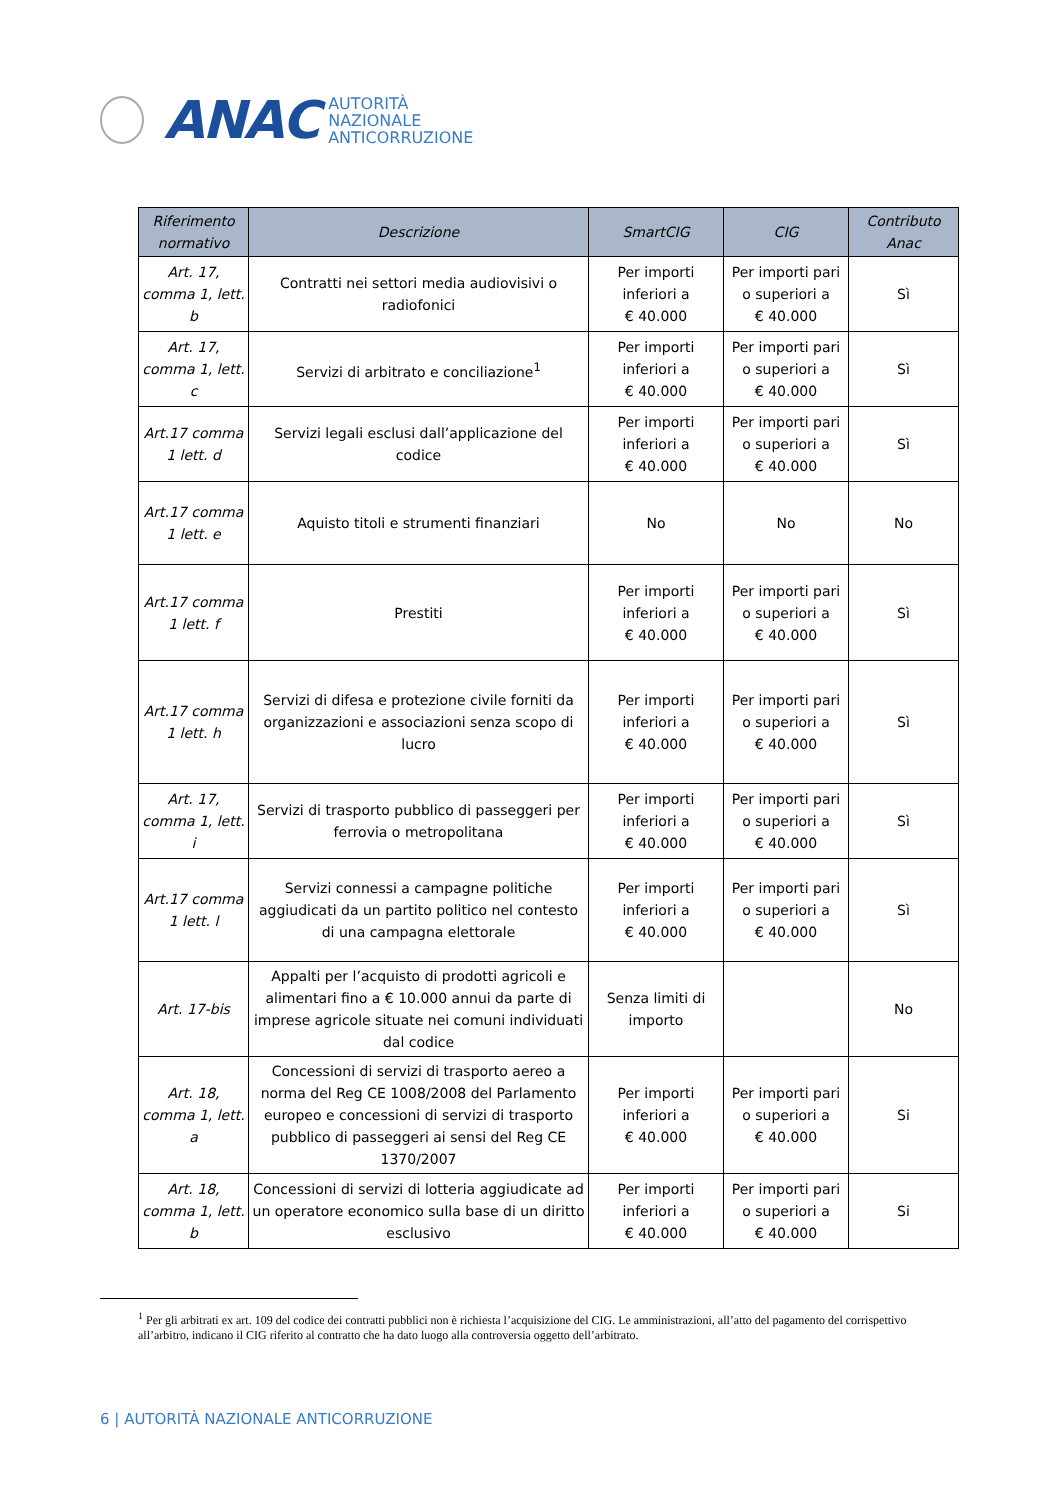ANAC
AUTORITÀ
NAZIONALE
ANTICORRUZIONE
| Riferimento normativo | Descrizione | SmartCIG | CIG | Contributo Anac |
| --- | --- | --- | --- | --- |
| Art. 17, comma 1, lett. b | Contratti nei settori media audiovisivi o radiofonici | Per importi inferiori a € 40.000 | Per importi pari o superiori a € 40.000 | Sì |
| Art. 17, comma 1, lett. c | Servizi di arbitrato e conciliazione<sup>1</sup> | Per importi inferiori a € 40.000 | Per importi pari o superiori a € 40.000 | Sì |
| Art.17 comma 1 lett. d | Servizi legali esclusi dall’applicazione del codice | Per importi inferiori a € 40.000 | Per importi pari o superiori a € 40.000 | Sì |
| Art.17 comma 1 lett. e | Aquisto titoli e strumenti finanziari | No | No | No |
| Art.17 comma 1 lett. f | Prestiti | Per importi inferiori a € 40.000 | Per importi pari o superiori a € 40.000 | Sì |
| Art.17 comma 1 lett. h | Servizi di difesa e protezione civile forniti da organizzazioni e associazioni senza scopo di lucro | Per importi inferiori a € 40.000 | Per importi pari o superiori a € 40.000 | Sì |
| Art. 17, comma 1, lett. i | Servizi di trasporto pubblico di passeggeri per ferrovia o metropolitana | Per importi inferiori a € 40.000 | Per importi pari o superiori a € 40.000 | Sì |
| Art.17 comma 1 lett. l | Servizi connessi a campagne politiche aggiudicati da un partito politico nel contesto di una campagna elettorale | Per importi inferiori a € 40.000 | Per importi pari o superiori a € 40.000 | Sì |
| Art. 17-bis | Appalti per l’acquisto di prodotti agricoli e alimentari fino a € 10.000 annui da parte di imprese agricole situate nei comuni individuati dal codice | Senza limiti di importo | | No |
| Art. 18, comma 1, lett. a | Concessioni di servizi di trasporto aereo a norma del Reg CE 1008/2008 del Parlamento europeo e concessioni di servizi di trasporto pubblico di passeggeri ai sensi del Reg CE 1370/2007 | Per importi inferiori a € 40.000 | Per importi pari o superiori a € 40.000 | Si |
| Art. 18, comma 1, lett. b | Concessioni di servizi di lotteria aggiudicate ad un operatore economico sulla base di un diritto esclusivo | Per importi inferiori a € 40.000 | Per importi pari o superiori a € 40.000 | Si |
<sup>1</sup> Per gli arbitrati ex art. 109 del codice dei contratti pubblici non è richiesta l’acquisizione del CIG. Le amministrazioni, all’atto del pagamento del corrispettivo all’arbitro, indicano il CIG riferito al contratto che ha dato luogo alla controversia oggetto dell’arbitrato.
6 | AUTORITÀ NAZIONALE ANTICORRUZIONE